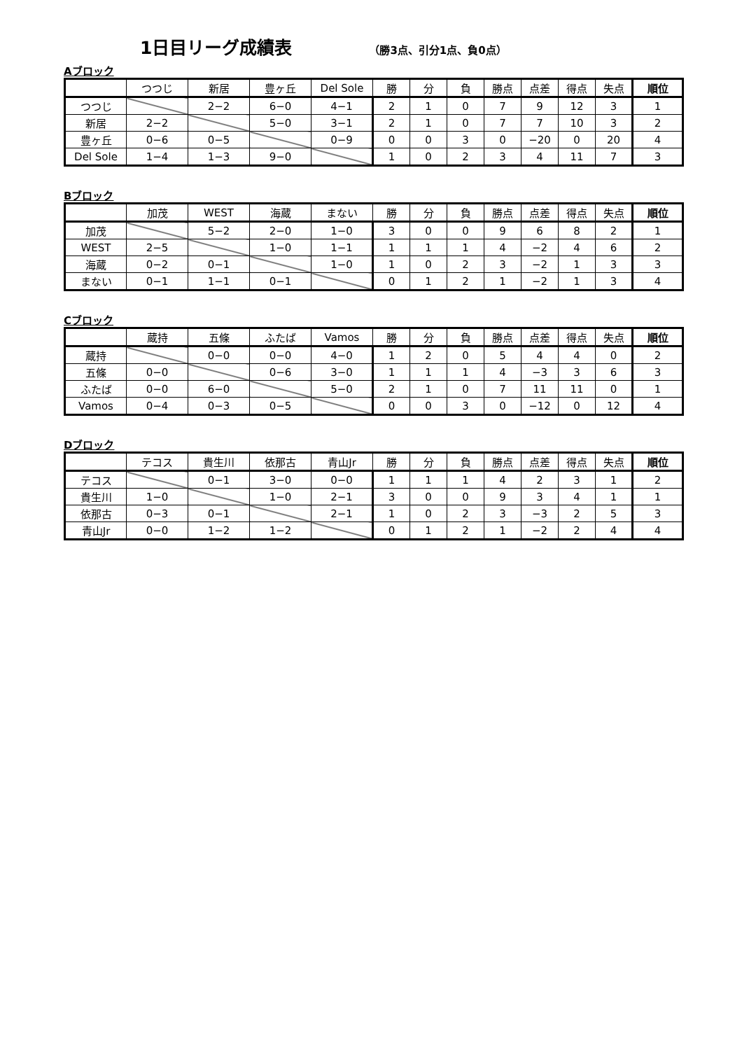1日目リーグ成績表
（勝3点、引分1点、負0点）
Aブロック
| | つつじ | 新居 | 豊ヶ丘 | Del Sole | 勝 | 分 | 負 | 勝点 | 点差 | 得点 | 失点 | 順位 |
| --- | --- | --- | --- | --- | --- | --- | --- | --- | --- | --- | --- | --- |
| つつじ | | 2−2 | 6−0 | 4−1 | 2 | 1 | 0 | 7 | 9 | 12 | 3 | 1 |
| 新居 | 2−2 | | 5−0 | 3−1 | 2 | 1 | 0 | 7 | 7 | 10 | 3 | 2 |
| 豊ヶ丘 | 0−6 | 0−5 | | 0−9 | 0 | 0 | 3 | 0 | −20 | 0 | 20 | 4 |
| Del Sole | 1−4 | 1−3 | 9−0 | | 1 | 0 | 2 | 3 | 4 | 11 | 7 | 3 |
Bブロック
| | 加茂 | WEST | 海蔵 | まない | 勝 | 分 | 負 | 勝点 | 点差 | 得点 | 失点 | 順位 |
| --- | --- | --- | --- | --- | --- | --- | --- | --- | --- | --- | --- | --- |
| 加茂 | | 5−2 | 2−0 | 1−0 | 3 | 0 | 0 | 9 | 6 | 8 | 2 | 1 |
| WEST | 2−5 | | 1−0 | 1−1 | 1 | 1 | 1 | 4 | −2 | 4 | 6 | 2 |
| 海蔵 | 0−2 | 0−1 | | 1−0 | 1 | 0 | 2 | 3 | −2 | 1 | 3 | 3 |
| まない | 0−1 | 1−1 | 0−1 | | 0 | 1 | 2 | 1 | −2 | 1 | 3 | 4 |
Cブロック
| | 蔵持 | 五條 | ふたば | Vamos | 勝 | 分 | 負 | 勝点 | 点差 | 得点 | 失点 | 順位 |
| --- | --- | --- | --- | --- | --- | --- | --- | --- | --- | --- | --- | --- |
| 蔵持 | | 0−0 | 0−0 | 4−0 | 1 | 2 | 0 | 5 | 4 | 4 | 0 | 2 |
| 五條 | 0−0 | | 0−6 | 3−0 | 1 | 1 | 1 | 4 | −3 | 3 | 6 | 3 |
| ふたば | 0−0 | 6−0 | | 5−0 | 2 | 1 | 0 | 7 | 11 | 11 | 0 | 1 |
| Vamos | 0−4 | 0−3 | 0−5 | | 0 | 0 | 3 | 0 | −12 | 0 | 12 | 4 |
Dブロック
| | テコス | 貴生川 | 依那古 | 青山Jr | 勝 | 分 | 負 | 勝点 | 点差 | 得点 | 失点 | 順位 |
| --- | --- | --- | --- | --- | --- | --- | --- | --- | --- | --- | --- | --- |
| テコス | | 0−1 | 3−0 | 0−0 | 1 | 1 | 1 | 4 | 2 | 3 | 1 | 2 |
| 貴生川 | 1−0 | | 1−0 | 2−1 | 3 | 0 | 0 | 9 | 3 | 4 | 1 | 1 |
| 依那古 | 0−3 | 0−1 | | 2−1 | 1 | 0 | 2 | 3 | −3 | 2 | 5 | 3 |
| 青山Jr | 0−0 | 1−2 | 1−2 | | 0 | 1 | 2 | 1 | −2 | 2 | 4 | 4 |